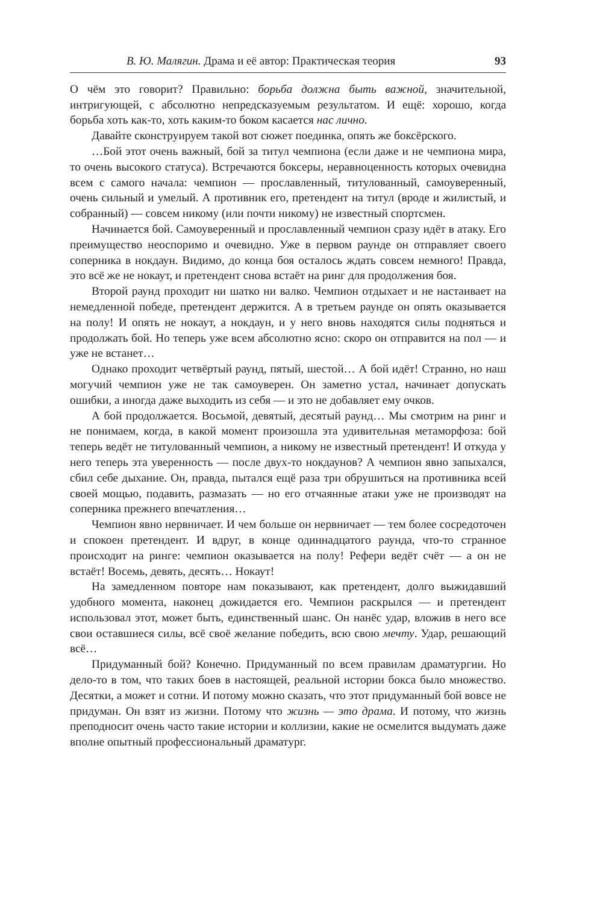В. Ю. Малягин. Драма и её автор: Практическая теория 93
О чём это говорит? Правильно: борьба должна быть важной, значительной, интригующей, с абсолютно непредсказуемым результатом. И ещё: хорошо, когда борьба хоть как-то, хоть каким-то боком касается нас лично.
Давайте сконструируем такой вот сюжет поединка, опять же боксёрского.
…Бой этот очень важный, бой за титул чемпиона (если даже и не чемпиона мира, то очень высокого статуса). Встречаются боксеры, неравноценность которых очевидна всем с самого начала: чемпион — прославленный, титулованный, самоуверенный, очень сильный и умелый. А противник его, претендент на титул (вроде и жилистый, и собранный) — совсем никому (или почти никому) не известный спортсмен.
Начинается бой. Самоуверенный и прославленный чемпион сразу идёт в атаку. Его преимущество неоспоримо и очевидно. Уже в первом раунде он отправляет своего соперника в нокдаун. Видимо, до конца боя осталось ждать совсем немного! Правда, это всё же не нокаут, и претендент снова встаёт на ринг для продолжения боя.
Второй раунд проходит ни шатко ни валко. Чемпион отдыхает и не настаивает на немедленной победе, претендент держится. А в третьем раунде он опять оказывается на полу! И опять не нокаут, а нокдаун, и у него вновь находятся силы подняться и продолжать бой. Но теперь уже всем абсолютно ясно: скоро он отправится на пол — и уже не встанет…
Однако проходит четвёртый раунд, пятый, шестой… А бой идёт! Странно, но наш могучий чемпион уже не так самоуверен. Он заметно устал, начинает допускать ошибки, а иногда даже выходить из себя — и это не добавляет ему очков.
А бой продолжается. Восьмой, девятый, десятый раунд… Мы смотрим на ринг и не понимаем, когда, в какой момент произошла эта удивительная метаморфоза: бой теперь ведёт не титулованный чемпион, а никому не известный претендент! И откуда у него теперь эта уверенность — после двух-то нокдаунов? А чемпион явно запыхался, сбил себе дыхание. Он, правда, пытался ещё раза три обрушиться на противника всей своей мощью, подавить, размазать — но его отчаянные атаки уже не производят на соперника прежнего впечатления…
Чемпион явно нервничает. И чем больше он нервничает — тем более сосредоточен и спокоен претендент. И вдруг, в конце одиннадцатого раунда, что-то странное происходит на ринге: чемпион оказывается на полу! Рефери ведёт счёт — а он не встаёт! Восемь, девять, десять… Нокаут!
На замедленном повторе нам показывают, как претендент, долго выжидавший удобного момента, наконец дожидается его. Чемпион раскрылся — и претендент использовал этот, может быть, единственный шанс. Он нанёс удар, вложив в него все свои оставшиеся силы, всё своё желание победить, всю свою мечту. Удар, решающий всё…
Придуманный бой? Конечно. Придуманный по всем правилам драматургии. Но дело-то в том, что таких боев в настоящей, реальной истории бокса было множество. Десятки, а может и сотни. И потому можно сказать, что этот придуманный бой вовсе не придуман. Он взят из жизни. Потому что жизнь — это драма. И потому, что жизнь преподносит очень часто такие истории и коллизии, какие не осмелится выдумать даже вполне опытный профессиональный драматург.